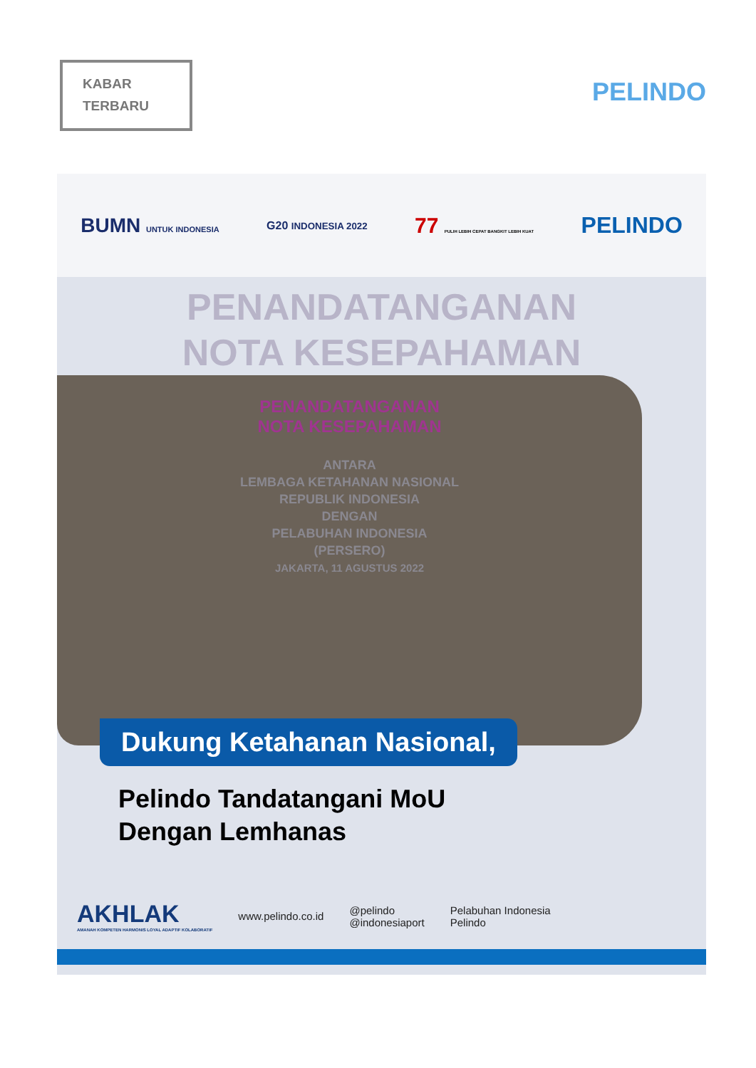KABAR
TERBARU
PELINDO
BUMN UNTUK INDONESIA G20 INDONESIA 2022 77 PULIH LEBIH CEPAT BANGKIT LEBIH KUAT PELINDO
PENANDATANGANAN
NOTA KESEPAHAMAN
PENANDATANGANAN
NOTA KESEPAHAMAN
ANTARA
LEMBAGA KETAHANAN NASIONAL
REPUBLIK INDONESIA
DENGAN
PELABUHAN INDONESIA
(PERSERO)
JAKARTA, 11 AGUSTUS 2022
Dukung Ketahanan Nasional,
Pelindo Tandatangani MoU
Dengan Lemhanas
AKHLAK
AMANAH KOMPETEN HARMONIS LOYAL ADAPTIF KOLABORATIF
www.pelindo.co.id
@pelindo
@indonesiaport
Pelabuhan Indonesia
Pelindo